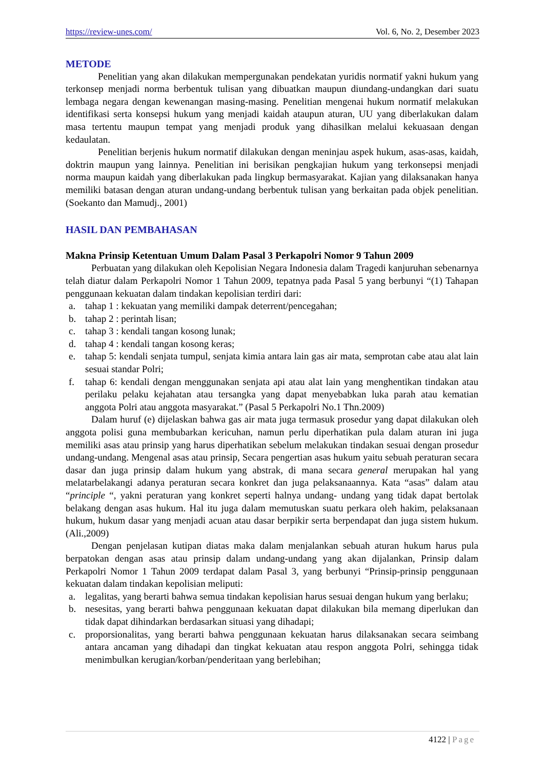https://review-unes.com/ Vol. 6, No. 2, Desember 2023
METODE
Penelitian yang akan dilakukan mempergunakan pendekatan yuridis normatif yakni hukum yang terkonsep menjadi norma berbentuk tulisan yang dibuatkan maupun diundang-undangkan dari suatu lembaga negara dengan kewenangan masing-masing. Penelitian mengenai hukum normatif melakukan identifikasi serta konsepsi hukum yang menjadi kaidah ataupun aturan, UU yang diberlakukan dalam masa tertentu maupun tempat yang menjadi produk yang dihasilkan melalui kekuasaan dengan kedaulatan.
Penelitian berjenis hukum normatif dilakukan dengan meninjau aspek hukum, asas-asas, kaidah, doktrin maupun yang lainnya. Penelitian ini berisikan pengkajian hukum yang terkonsepsi menjadi norma maupun kaidah yang diberlakukan pada lingkup bermasyarakat. Kajian yang dilaksanakan hanya memiliki batasan dengan aturan undang-undang berbentuk tulisan yang berkaitan pada objek penelitian. (Soekanto dan Mamudj., 2001)
HASIL DAN PEMBAHASAN
Makna Prinsip Ketentuan Umum Dalam Pasal 3 Perkapolri Nomor 9 Tahun 2009
Perbuatan yang dilakukan oleh Kepolisian Negara Indonesia dalam Tragedi kanjuruhan sebenarnya telah diatur dalam Perkapolri Nomor 1 Tahun 2009, tepatnya pada Pasal 5 yang berbunyi “(1) Tahapan penggunaan kekuatan dalam tindakan kepolisian terdiri dari:
a. tahap 1 : kekuatan yang memiliki dampak deterrent/pencegahan;
b. tahap 2 : perintah lisan;
c. tahap 3 : kendali tangan kosong lunak;
d. tahap 4 : kendali tangan kosong keras;
e. tahap 5: kendali senjata tumpul, senjata kimia antara lain gas air mata, semprotan cabe atau alat lain sesuai standar Polri;
f. tahap 6: kendali dengan menggunakan senjata api atau alat lain yang menghentikan tindakan atau perilaku pelaku kejahatan atau tersangka yang dapat menyebabkan luka parah atau kematian anggota Polri atau anggota masyarakat.” (Pasal 5 Perkapolri No.1 Thn.2009)
Dalam huruf (e) dijelaskan bahwa gas air mata juga termasuk prosedur yang dapat dilakukan oleh anggota polisi guna membubarkan kericuhan, namun perlu diperhatikan pula dalam aturan ini juga memiliki asas atau prinsip yang harus diperhatikan sebelum melakukan tindakan sesuai dengan prosedur undang-undang. Mengenal asas atau prinsip, Secara pengertian asas hukum yaitu sebuah peraturan secara dasar dan juga prinsip dalam hukum yang abstrak, di mana secara general merupakan hal yang melatarbelakangi adanya peraturan secara konkret dan juga pelaksanaannya. Kata “asas” dalam atau “principle “, yakni peraturan yang konkret seperti halnya undang- undang yang tidak dapat bertolak belakang dengan asas hukum. Hal itu juga dalam memutuskan suatu perkara oleh hakim, pelaksanaan hukum, hukum dasar yang menjadi acuan atau dasar berpikir serta berpendapat dan juga sistem hukum. (Ali.,2009)
Dengan penjelasan kutipan diatas maka dalam menjalankan sebuah aturan hukum harus pula berpatokan dengan asas atau prinsip dalam undang-undang yang akan dijalankan, Prinsip dalam Perkapolri Nomor 1 Tahun 2009 terdapat dalam Pasal 3, yang berbunyi “Prinsip-prinsip penggunaan kekuatan dalam tindakan kepolisian meliputi:
a. legalitas, yang berarti bahwa semua tindakan kepolisian harus sesuai dengan hukum yang berlaku;
b. nesesitas, yang berarti bahwa penggunaan kekuatan dapat dilakukan bila memang diperlukan dan tidak dapat dihindarkan berdasarkan situasi yang dihadapi;
c. proporsionalitas, yang berarti bahwa penggunaan kekuatan harus dilaksanakan secara seimbang antara ancaman yang dihadapi dan tingkat kekuatan atau respon anggota Polri, sehingga tidak menimbulkan kerugian/korban/penderitaan yang berlebihan;
4122 | Page